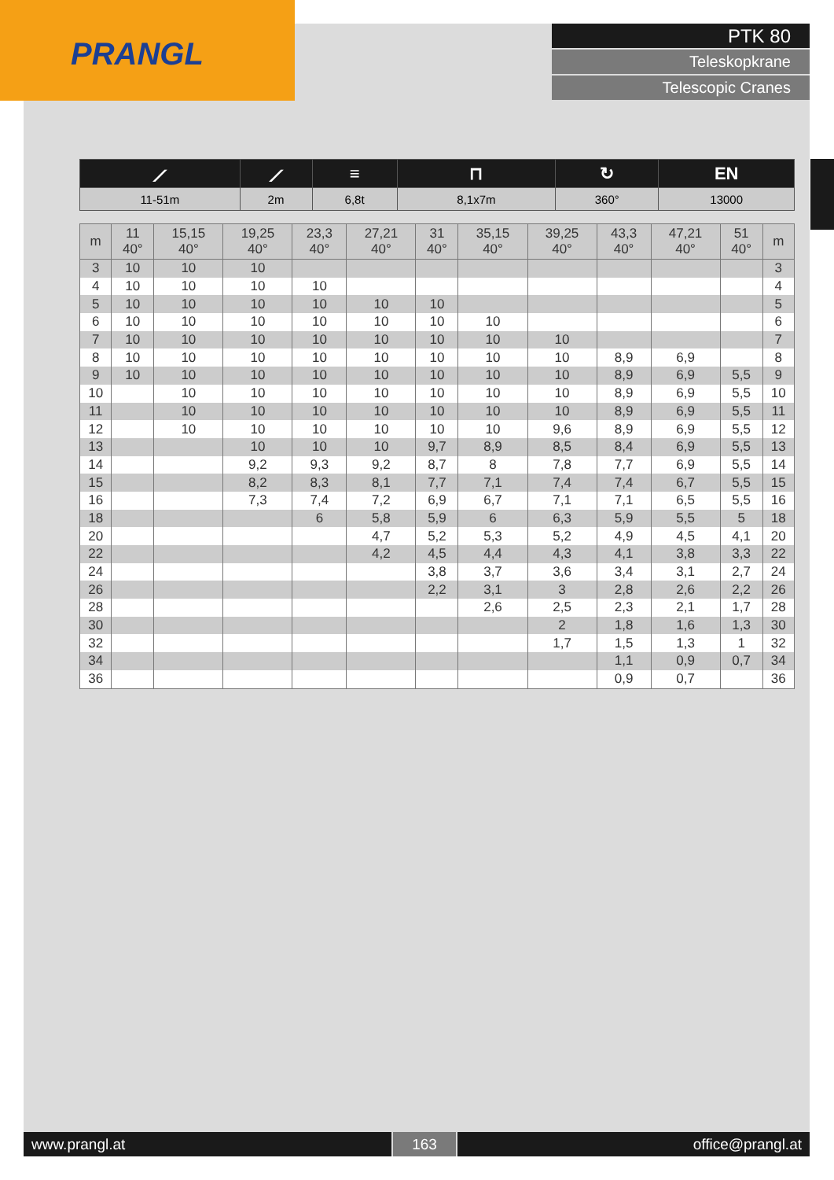PRANGL
PTK 80
Teleskopkrane
Telescopic Cranes
| ⟋ | ⟋ | ≡ | ⊓ | ↻ | EN |
| 11-51m | 2m | 6,8t | 8,1x7m | 360° | 13000 |
| m | 11 40° | 15,15 40° | 19,25 40° | 23,3 40° | 27,21 40° | 31 40° | 35,15 40° | 39,25 40° | 43,3 40° | 47,21 40° | 51 40° | m |
| --- | --- | --- | --- | --- | --- | --- | --- | --- | --- | --- | --- | --- |
| 3 | 10 | 10 | 10 | | | | | | | | | 3 |
| 4 | 10 | 10 | 10 | 10 | | | | | | | | 4 |
| 5 | 10 | 10 | 10 | 10 | 10 | 10 | | | | | | 5 |
| 6 | 10 | 10 | 10 | 10 | 10 | 10 | 10 | | | | | 6 |
| 7 | 10 | 10 | 10 | 10 | 10 | 10 | 10 | 10 | | | | 7 |
| 8 | 10 | 10 | 10 | 10 | 10 | 10 | 10 | 10 | 8,9 | 6,9 | | 8 |
| 9 | 10 | 10 | 10 | 10 | 10 | 10 | 10 | 10 | 8,9 | 6,9 | 5,5 | 9 |
| 10 | | 10 | 10 | 10 | 10 | 10 | 10 | 10 | 8,9 | 6,9 | 5,5 | 10 |
| 11 | | 10 | 10 | 10 | 10 | 10 | 10 | 10 | 8,9 | 6,9 | 5,5 | 11 |
| 12 | | 10 | 10 | 10 | 10 | 10 | 10 | 9,6 | 8,9 | 6,9 | 5,5 | 12 |
| 13 | | | 10 | 10 | 10 | 9,7 | 8,9 | 8,5 | 8,4 | 6,9 | 5,5 | 13 |
| 14 | | | 9,2 | 9,3 | 9,2 | 8,7 | 8 | 7,8 | 7,7 | 6,9 | 5,5 | 14 |
| 15 | | | 8,2 | 8,3 | 8,1 | 7,7 | 7,1 | 7,4 | 7,4 | 6,7 | 5,5 | 15 |
| 16 | | | 7,3 | 7,4 | 7,2 | 6,9 | 6,7 | 7,1 | 7,1 | 6,5 | 5,5 | 16 |
| 18 | | | | 6 | 5,8 | 5,9 | 6 | 6,3 | 5,9 | 5,5 | 5 | 18 |
| 20 | | | | | 4,7 | 5,2 | 5,3 | 5,2 | 4,9 | 4,5 | 4,1 | 20 |
| 22 | | | | | 4,2 | 4,5 | 4,4 | 4,3 | 4,1 | 3,8 | 3,3 | 22 |
| 24 | | | | | | 3,8 | 3,7 | 3,6 | 3,4 | 3,1 | 2,7 | 24 |
| 26 | | | | | | 2,2 | 3,1 | 3 | 2,8 | 2,6 | 2,2 | 26 |
| 28 | | | | | | | 2,6 | 2,5 | 2,3 | 2,1 | 1,7 | 28 |
| 30 | | | | | | | | 2 | 1,8 | 1,6 | 1,3 | 30 |
| 32 | | | | | | | | 1,7 | 1,5 | 1,3 | 1 | 32 |
| 34 | | | | | | | | | 1,1 | 0,9 | 0,7 | 34 |
| 36 | | | | | | | | | 0,9 | 0,7 | | 36 |
www.prangl.at 163 office@prangl.at